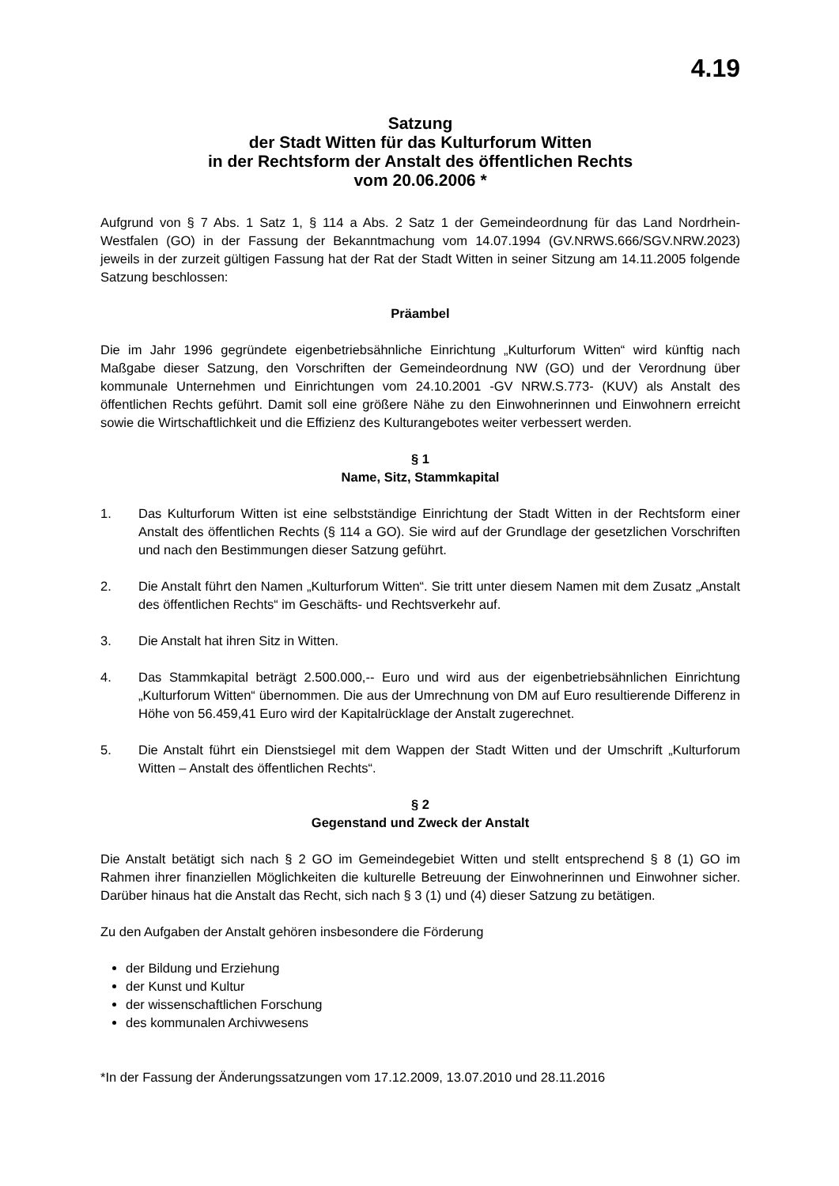4.19
Satzung
der Stadt Witten für das Kulturforum Witten
in der Rechtsform der Anstalt des öffentlichen Rechts
vom 20.06.2006 *
Aufgrund von § 7 Abs. 1 Satz 1, § 114 a Abs. 2 Satz 1 der Gemeindeordnung für das Land Nordrhein-Westfalen (GO) in der Fassung der Bekanntmachung vom 14.07.1994 (GV.NRWS.666/SGV.NRW.2023) jeweils in der zurzeit gültigen Fassung hat der Rat der Stadt Witten in seiner Sitzung am 14.11.2005 folgende Satzung beschlossen:
Präambel
Die im Jahr 1996 gegründete eigenbetriebsähnliche Einrichtung „Kulturforum Witten“ wird künftig nach Maßgabe dieser Satzung, den Vorschriften der Gemeindeordnung NW (GO) und der Verordnung über kommunale Unternehmen und Einrichtungen vom 24.10.2001 -GV NRW.S.773- (KUV) als Anstalt des öffentlichen Rechts geführt. Damit soll eine größere Nähe zu den Einwohnerinnen und Einwohnern erreicht sowie die Wirtschaftlichkeit und die Effizienz des Kulturangebotes weiter verbessert werden.
§ 1
Name, Sitz, Stammkapital
1. Das Kulturforum Witten ist eine selbstständige Einrichtung der Stadt Witten in der Rechtsform einer Anstalt des öffentlichen Rechts (§ 114 a GO). Sie wird auf der Grundlage der gesetzlichen Vorschriften und nach den Bestimmungen dieser Satzung geführt.
2. Die Anstalt führt den Namen „Kulturforum Witten“. Sie tritt unter diesem Namen mit dem Zusatz „Anstalt des öffentlichen Rechts“ im Geschäfts- und Rechtsverkehr auf.
3. Die Anstalt hat ihren Sitz in Witten.
4. Das Stammkapital beträgt 2.500.000,-- Euro und wird aus der eigenbetriebsähnlichen Einrichtung „Kulturforum Witten“ übernommen. Die aus der Umrechnung von DM auf Euro resultierende Differenz in Höhe von 56.459,41 Euro wird der Kapitalrücklage der Anstalt zugerechnet.
5. Die Anstalt führt ein Dienstsiegel mit dem Wappen der Stadt Witten und der Umschrift „Kulturforum Witten – Anstalt des öffentlichen Rechts“.
§ 2
Gegenstand und Zweck der Anstalt
Die Anstalt betätigt sich nach § 2 GO im Gemeindegebiet Witten und stellt entsprechend § 8 (1) GO im Rahmen ihrer finanziellen Möglichkeiten die kulturelle Betreuung der Einwohnerinnen und Einwohner sicher. Darüber hinaus hat die Anstalt das Recht, sich nach § 3 (1) und (4) dieser Satzung zu betätigen.
Zu den Aufgaben der Anstalt gehören insbesondere die Förderung
der Bildung und Erziehung
der Kunst und Kultur
der wissenschaftlichen Forschung
des kommunalen Archivwesens
*In der Fassung der Änderungssatzungen vom 17.12.2009, 13.07.2010 und 28.11.2016